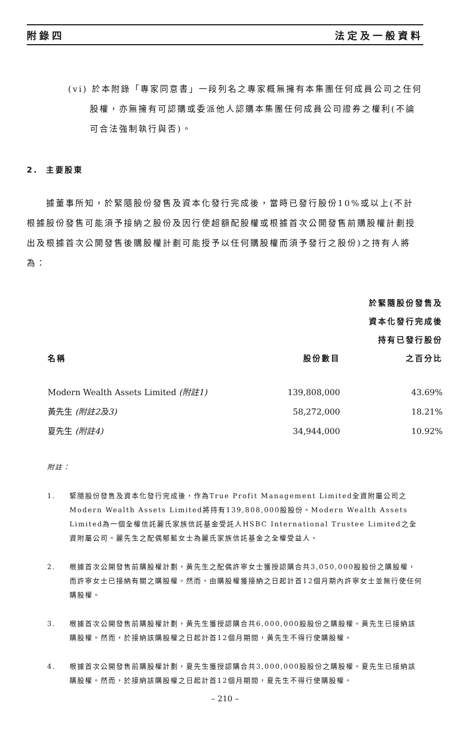附錄四 法定及一般資料
(vi) 於本附錄「專家同意書」一段列名之專家概無擁有本集團任何成員公司之任何股權，亦無擁有可認購或委派他人認購本集團任何成員公司證券之權利(不論可合法強制執行與否)。
2. 主要股東
據董事所知，於緊隨股份發售及資本化發行完成後，當時已發行股份10%或以上(不計根據股份發售可能須予接納之股份及因行使超額配股權或根據首次公開發售前購股權計劃授出及根據首次公開發售後購股權計劃可能授予以任何購股權而須予發行之股份)之持有人將為：
| 名稱 | 股份數目 | 於緊隨股份發售及 資本化發行完成後 持有已發行股份 之百分比 |
| --- | --- | --- |
| Modern Wealth Assets Limited (附註1) | 139,808,000 | 43.69% |
| 黃先生 (附註2及3) | 58,272,000 | 18.21% |
| 夏先生 (附註4) | 34,944,000 | 10.92% |
附註：
1. 緊隨股份發售及資本化發行完成後，作為True Profit Management Limited全資附屬公司之Modern Wealth Assets Limited將持有139,808,000股股份。Modern Wealth Assets Limited為一個全權信託麗氏家族信託基金受託人HSBC International Trustee Limited之全資附屬公司。麗先生之配偶郁藍女士為麗氏家族信託基金之全權受益人。
2. 根據首次公開發售前購股權計劃，黃先生之配偶許寧女士獲授認購合共3,050,000股股份之購股權，而許寧女士已接納有關之購股權。然而，由購股權獲接納之日起計首12個月期內許寧女士並無行使任何購股權。
3. 根據首次公開發售前購股權計劃，黃先生獲授認購合共6,000,000股股份之購股權。黃先生已接納該購股權。然而，於接納該購股權之日起計首12個月期間，黃先生不得行使購股權。
4. 根據首次公開發售前購股權計劃，夏先生獲授認購合共3,000,000股股份之購股權。夏先生已接納該購股權。然而，於接納該購股權之日起計首12個月期間，夏先生不得行使購股權。
– 210 –